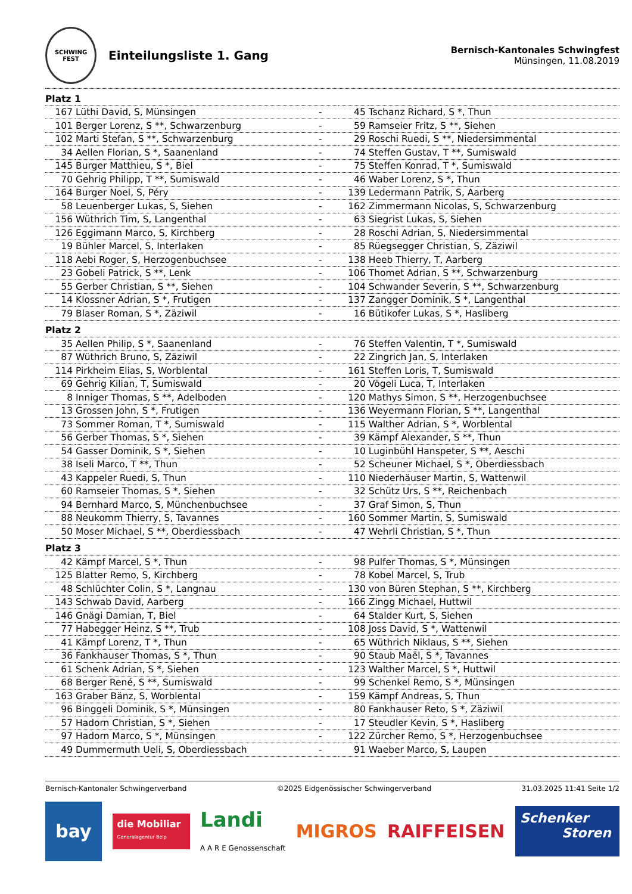SCHWING
FEST
Einteilungsliste 1. Gang
Bernisch-Kantonales Schwingfest
Münsingen, 11.08.2019
| Platz 1 | | | | |
| 167 | Lüthi David, S, Münsingen | - | 45 | Tschanz Richard, S *, Thun |
| 101 | Berger Lorenz, S **, Schwarzenburg | - | 59 | Ramseier Fritz, S **, Siehen |
| 102 | Marti Stefan, S **, Schwarzenburg | - | 29 | Roschi Ruedi, S **, Niedersimmental |
| 34 | Aellen Florian, S *, Saanenland | - | 74 | Steffen Gustav, T **, Sumiswald |
| 145 | Burger Matthieu, S *, Biel | - | 75 | Steffen Konrad, T *, Sumiswald |
| 70 | Gehrig Philipp, T **, Sumiswald | - | 46 | Waber Lorenz, S *, Thun |
| 164 | Burger Noel, S, Péry | - | 139 | Ledermann Patrik, S, Aarberg |
| 58 | Leuenberger Lukas, S, Siehen | - | 162 | Zimmermann Nicolas, S, Schwarzenburg |
| 156 | Wüthrich Tim, S, Langenthal | - | 63 | Siegrist Lukas, S, Siehen |
| 126 | Eggimann Marco, S, Kirchberg | - | 28 | Roschi Adrian, S, Niedersimmental |
| 19 | Bühler Marcel, S, Interlaken | - | 85 | Rüegsegger Christian, S, Zäziwil |
| 118 | Aebi Roger, S, Herzogenbuchsee | - | 138 | Heeb Thierry, T, Aarberg |
| 23 | Gobeli Patrick, S **, Lenk | - | 106 | Thomet Adrian, S **, Schwarzenburg |
| 55 | Gerber Christian, S **, Siehen | - | 104 | Schwander Severin, S **, Schwarzenburg |
| 14 | Klossner Adrian, S *, Frutigen | - | 137 | Zangger Dominik, S *, Langenthal |
| 79 | Blaser Roman, S *, Zäziwil | - | 16 | Bütikofer Lukas, S *, Hasliberg |
| Platz 2 | | | | |
| 35 | Aellen Philip, S *, Saanenland | - | 76 | Steffen Valentin, T *, Sumiswald |
| 87 | Wüthrich Bruno, S, Zäziwil | - | 22 | Zingrich Jan, S, Interlaken |
| 114 | Pirkheim Elias, S, Worblental | - | 161 | Steffen Loris, T, Sumiswald |
| 69 | Gehrig Kilian, T, Sumiswald | - | 20 | Vögeli Luca, T, Interlaken |
| 8 | Inniger Thomas, S **, Adelboden | - | 120 | Mathys Simon, S **, Herzogenbuchsee |
| 13 | Grossen John, S *, Frutigen | - | 136 | Weyermann Florian, S **, Langenthal |
| 73 | Sommer Roman, T *, Sumiswald | - | 115 | Walther Adrian, S *, Worblental |
| 56 | Gerber Thomas, S *, Siehen | - | 39 | Kämpf Alexander, S **, Thun |
| 54 | Gasser Dominik, S *, Siehen | - | 10 | Luginbühl Hanspeter, S **, Aeschi |
| 38 | Iseli Marco, T **, Thun | - | 52 | Scheuner Michael, S *, Oberdiessbach |
| 43 | Kappeler Ruedi, S, Thun | - | 110 | Niederhäuser Martin, S, Wattenwil |
| 60 | Ramseier Thomas, S *, Siehen | - | 32 | Schütz Urs, S **, Reichenbach |
| 94 | Bernhard Marco, S, Münchenbuchsee | - | 37 | Graf Simon, S, Thun |
| 88 | Neukomm Thierry, S, Tavannes | - | 160 | Sommer Martin, S, Sumiswald |
| 50 | Moser Michael, S **, Oberdiessbach | - | 47 | Wehrli Christian, S *, Thun |
| Platz 3 | | | | |
| 42 | Kämpf Marcel, S *, Thun | - | 98 | Pulfer Thomas, S *, Münsingen |
| 125 | Blatter Remo, S, Kirchberg | - | 78 | Kobel Marcel, S, Trub |
| 48 | Schlüchter Colin, S *, Langnau | - | 130 | von Büren Stephan, S **, Kirchberg |
| 143 | Schwab David, Aarberg | - | 166 | Zingg Michael, Huttwil |
| 146 | Gnägi Damian, T, Biel | - | 64 | Stalder Kurt, S, Siehen |
| 77 | Habegger Heinz, S **, Trub | - | 108 | Joss David, S *, Wattenwil |
| 41 | Kämpf Lorenz, T *, Thun | - | 65 | Wüthrich Niklaus, S **, Siehen |
| 36 | Fankhauser Thomas, S *, Thun | - | 90 | Staub Maël, S *, Tavannes |
| 61 | Schenk Adrian, S *, Siehen | - | 123 | Walther Marcel, S *, Huttwil |
| 68 | Berger René, S **, Sumiswald | - | 99 | Schenkel Remo, S *, Münsingen |
| 163 | Graber Bänz, S, Worblental | - | 159 | Kämpf Andreas, S, Thun |
| 96 | Binggeli Dominik, S *, Münsingen | - | 80 | Fankhauser Reto, S *, Zäziwil |
| 57 | Hadorn Christian, S *, Siehen | - | 17 | Steudler Kevin, S *, Hasliberg |
| 97 | Hadorn Marco, S *, Münsingen | - | 122 | Zürcher Remo, S *, Herzogenbuchsee |
| 49 | Dummermuth Ueli, S, Oberdiessbach | - | 91 | Waeber Marco, S, Laupen |
Bernisch-Kantonaler Schwingerverband ©2025 Eidgenössischer Schwingerverband 31.03.2025 11:41 Seite 1/2
bay
die Mobiliar
Generalagentur Belp
Landi
A A R E Genossenschaft
MIGROS RAIFFEISEN
Schenker
Storen